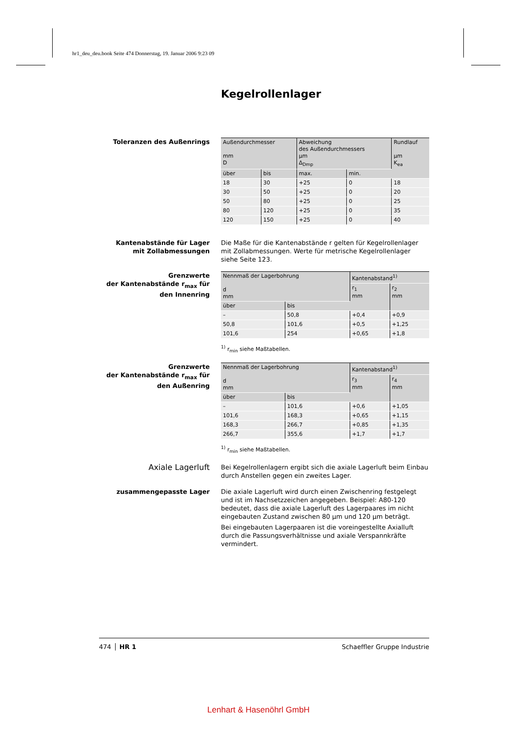hr1_deu_deu.book Seite 474 Donnerstag, 19. Januar 2006 9:23 09
Kegelrollenlager
Toleranzen des Außenrings
| Außendurchmesser mm D | | Abweichung des Außendurchmessers µm Δ<sub>Dmp</sub> | | Rundlauf µm K<sub>ea</sub> |
| --- | --- | --- | --- | --- |
| über | bis | max. | min. | |
| 18 | 30 | +25 | 0 | 18 |
| 30 | 50 | +25 | 0 | 20 |
| 50 | 80 | +25 | 0 | 25 |
| 80 | 120 | +25 | 0 | 35 |
| 120 | 150 | +25 | 0 | 40 |
Kantenabstände für Lager
mit Zollabmessungen
Die Maße für die Kantenabstände r gelten für Kegelrollenlager mit Zollabmessungen. Werte für metrische Kegelrollenlager siehe Seite 123.
Grenzwerte
der Kantenabstände r<sub>max</sub> für
den Innenring
| Nennmaß der Lagerbohrung d mm | | Kantenabstand<sup>1)</sup> | |
| --- | --- | --- | --- |
| | | r<sub>1</sub> mm | r<sub>2</sub> mm |
| über | bis | | |
| – | 50,8 | +0,4 | +0,9 |
| 50,8 | 101,6 | +0,5 | +1,25 |
| 101,6 | 254 | +0,65 | +1,8 |
<sup>1)</sup> r<sub>min</sub> siehe Maßtabellen.
Grenzwerte
der Kantenabstände r<sub>max</sub> für
den Außenring
| Nennmaß der Lagerbohrung d mm | | Kantenabstand<sup>1)</sup> | |
| --- | --- | --- | --- |
| | | r<sub>3</sub> mm | r<sub>4</sub> mm |
| über | bis | | |
| – | 101,6 | +0,6 | +1,05 |
| 101,6 | 168,3 | +0,65 | +1,15 |
| 168,3 | 266,7 | +0,85 | +1,35 |
| 266,7 | 355,6 | +1,7 | +1,7 |
<sup>1)</sup> r<sub>min</sub> siehe Maßtabellen.
Axiale Lagerluft
Bei Kegelrollenlagern ergibt sich die axiale Lagerluft beim Einbau durch Anstellen gegen ein zweites Lager.
zusammengepasste Lager Die axiale Lagerluft wird durch einen Zwischenring festgelegt und ist im Nachsetzzeichen angegeben. Beispiel: A80-120 bedeutet, dass die axiale Lagerluft des Lagerpaares im nicht eingebauten Zustand zwischen 80 µm und 120 µm beträgt.
Bei eingebauten Lagerpaaren ist die voreingestellte Axialluft durch die Passungsverhältnisse und axiale Verspannkräfte vermindert.
474 HR 1 Schaeffler Gruppe Industrie
Lenhart & Hasenöhrl GmbH